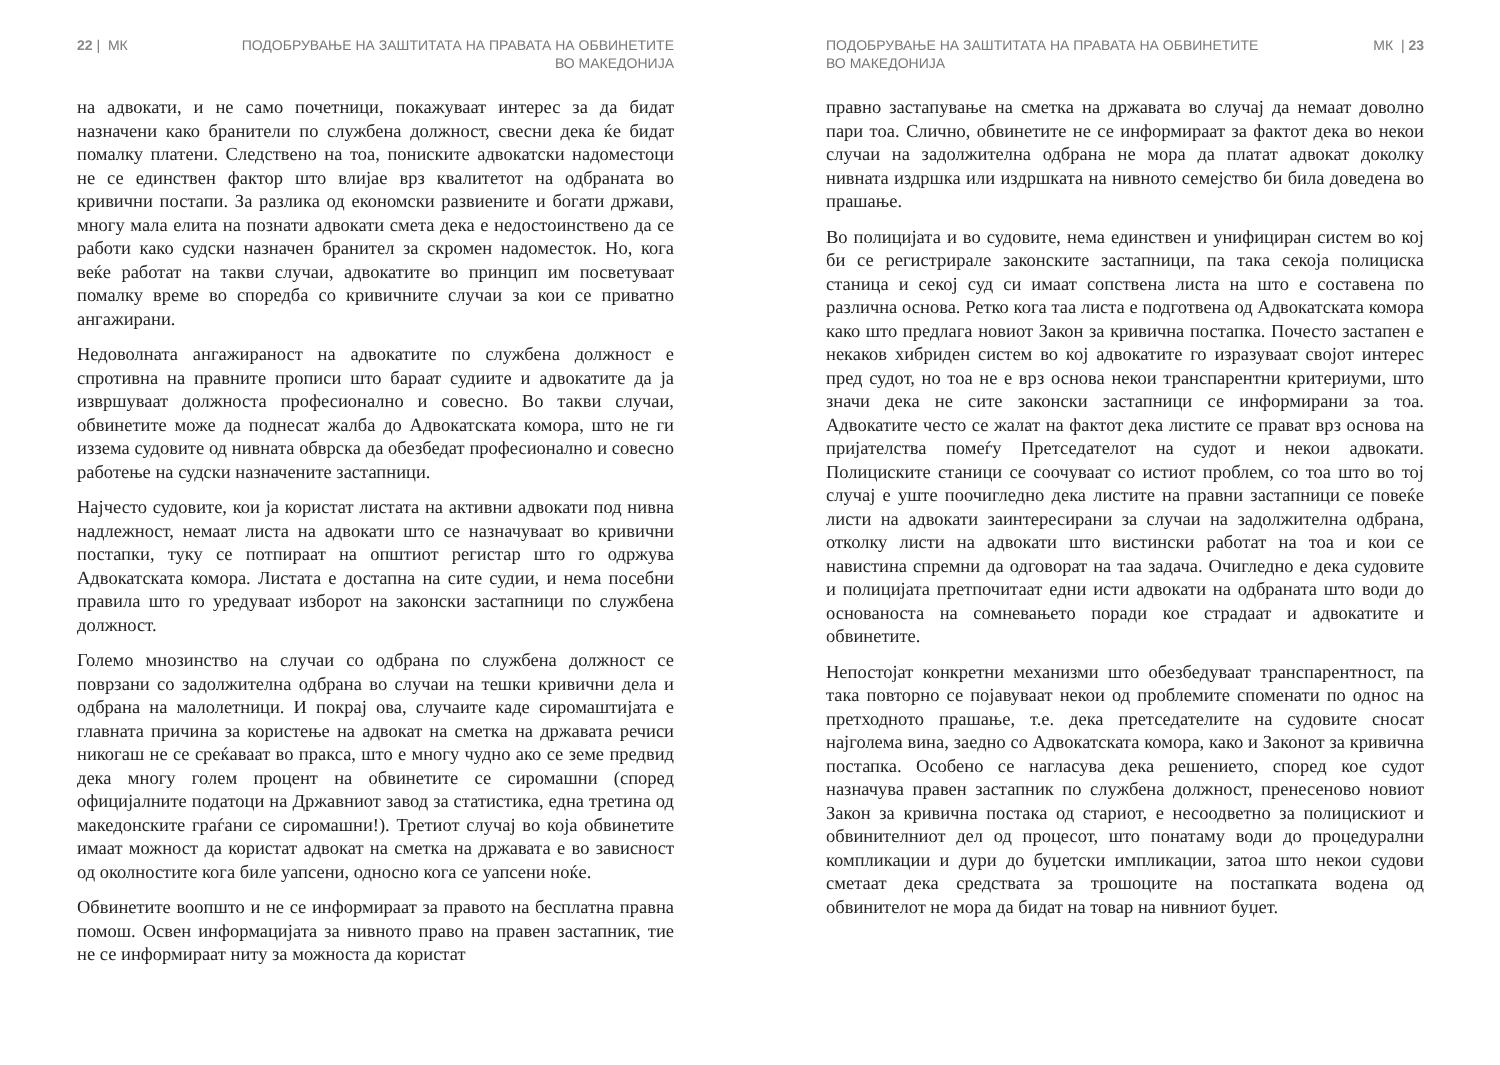22 | МК ПОДОБРУВАЊЕ НА ЗАШТИТАТА НА ПРАВАТА НА ОБВИНЕТИТЕ
ВО МАКЕДОНИЈА
на адвокати, и не само почетници, покажуваат интерес за да бидат назначени како бранители по службена должност, свесни дека ќе бидат помалку платени. Следствено на тоа, пониските адвокатски надоместоци не се единствен фактор што влијае врз квалитетот на одбраната во кривични постапи. За разлика од економски развиените и богати држави, многу мала елита на познати адвокати смета дека е недостоинствено да се работи како судски назначен бранител за скромен надоместок. Но, кога веќе работат на такви случаи, адвокатите во принцип им посветуваат помалку време во споредба со кривичните случаи за кои се приватно ангажирани.
Недоволната ангажираност на адвокатите по службена должност е спротивна на правните прописи што бараат судиите и адвокатите да ја извршуваат должноста професионално и совесно. Во такви случаи, обвинетите може да поднесат жалба до Адвокатската комора, што не ги иззема судовите од нивната обврска да обезбедат професионално и совесно работење на судски назначените застапници.
Најчесто судовите, кои ја користат листата на активни адвокати под нивна надлежност, немаат листа на адвокати што се назначуваат во кривични постапки, туку се потпираат на општиот регистар што го одржува Адвокатската комора. Листата е достапна на сите судии, и нема посебни правила што го уредуваат изборот на законски застапници по службена должност.
Големо мнозинство на случаи со одбрана по службена должност се поврзани со задолжителна одбрана во случаи на тешки кривични дела и одбрана на малолетници. И покрај ова, случаите каде сиромаштијата е главната причина за користење на адвокат на сметка на државата речиси никогаш не се среќаваат во пракса, што е многу чудно ако се земе предвид дека многу голем процент на обвинетите се сиромашни (според официјалните податоци на Државниот завод за статистика, една третина од македонските граѓани се сиромашни!). Третиот случај во која обвинетите имаат можност да користат адвокат на сметка на државата е во зависност од околностите кога биле уапсени, односно кога се уапсени ноќе.
Обвинетите воопшто и не се информираат за правото на бесплатна правна помош. Освен информацијата за нивното право на правен застапник, тие не се информираат ниту за можноста да користат
ПОДОБРУВАЊЕ НА ЗАШТИТАТА НА ПРАВАТА НА ОБВИНЕТИТЕ
ВО МАКЕДОНИЈА МК | 23
правно застапување на сметка на државата во случај да немаат доволно пари тоа. Слично, обвинетите не се информираат за фактот дека во некои случаи на задолжителна одбрана не мора да платат адвокат доколку нивната издршка или издршката на нивното семејство би била доведена во прашање.
Во полицијата и во судовите, нема единствен и унифициран систем во кој би се регистрирале законските застапници, па така секоја полициска станица и секој суд си имаат сопствена листа на што е составена по различна основа. Ретко кога таа листа е подготвена од Адвокатската комора како што предлага новиот Закон за кривична постапка. Почесто застапен е некаков хибриден систем во кој адвокатите го изразуваат својот интерес пред судот, но тоа не е врз основа некои транспарентни критериуми, што значи дека не сите законски застапници се информирани за тоа. Адвокатите често се жалат на фактот дека листите се прават врз основа на пријателства помеѓу Претседателот на судот и некои адвокати. Полициските станици се соочуваат со истиот проблем, со тоа што во тој случај е уште поочигледно дека листите на правни застапници се повеќе листи на адвокати заинтересирани за случаи на задолжителна одбрана, отколку листи на адвокати што вистински работат на тоа и кои се навистина спремни да одговорат на таа задача. Очигледно е дека судовите и полицијата претпочитаат едни исти адвокати на одбраната што води до основаноста на сомневањето поради кое страдаат и адвокатите и обвинетите.
Непостојат конкретни механизми што обезбедуваат транспарентност, па така повторно се појавуваат некои од проблемите споменати по однос на претходното прашање, т.е. дека претседателите на судовите сносат најголема вина, заедно со Адвокатската комора, како и Законот за кривична постапка. Особено се нагласува дека решението, според кое судот назначува правен застапник по службена должност, пренесеново новиот Закон за кривична постака од стариот, е несоодветно за полицискиот и обвинителниот дел од процесот, што понатаму води до процедурални компликации и дури до буџетски импликации, затоа што некои судови сметаат дека средствата за трошоците на постапката водена од обвинителот не мора да бидат на товар на нивниот буџет.